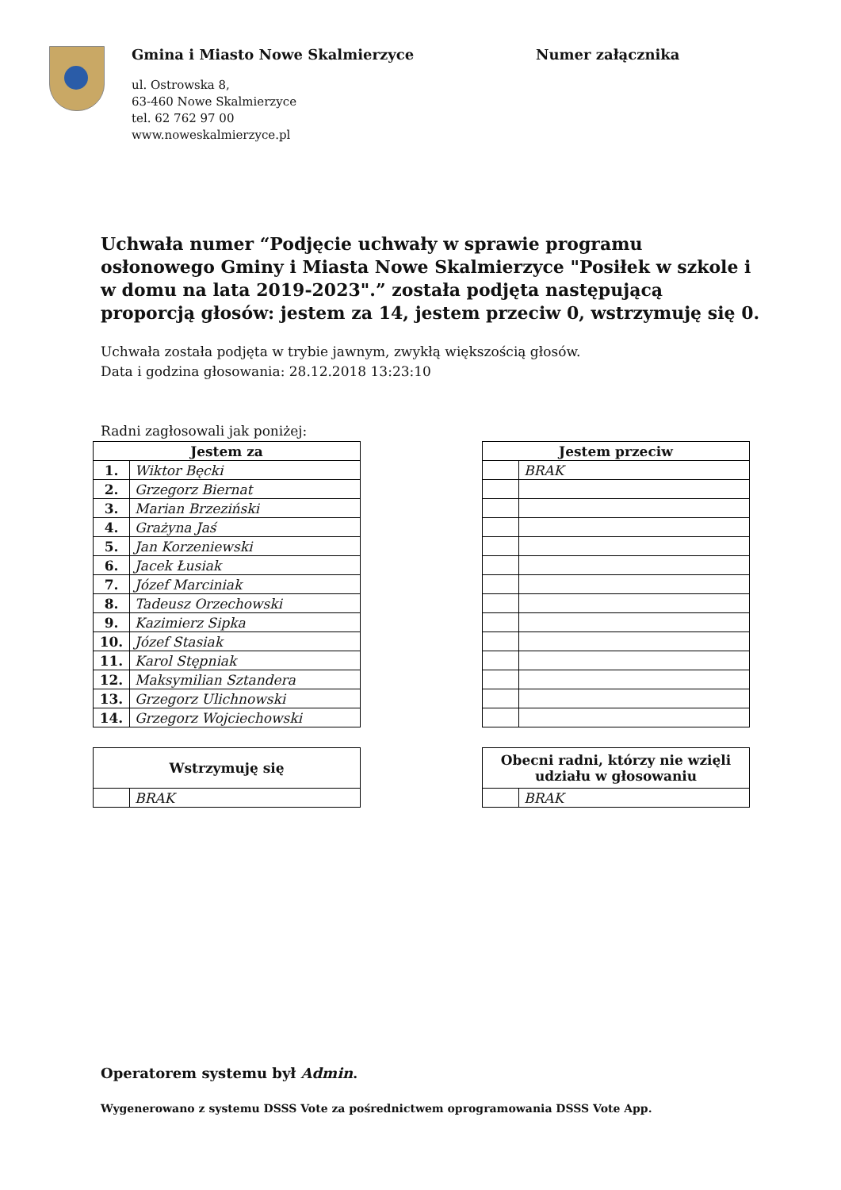Gmina i Miasto Nowe Skalmierzyce
ul. Ostrowska 8,
63-460 Nowe Skalmierzyce
tel. 62 762 97 00
www.noweskalmierzyce.pl
Numer załącznika
Uchwała numer “Podjęcie uchwały w sprawie programu osłonowego Gminy i Miasta Nowe Skalmierzyce "Posiłek w szkole i w domu na lata 2019-2023".” została podjęta następującą proporcją głosów: jestem za 14, jestem przeciw 0, wstrzymuję się 0.
Uchwała została podjęta w trybie jawnym, zwykłą większością głosów.
Data i godzina głosowania: 28.12.2018 13:23:10
Radni zagłosowali jak poniżej:
| Jestem za | |
| --- | --- |
| 1. | Wiktor Bęcki |
| 2. | Grzegorz Biernat |
| 3. | Marian Brzeziński |
| 4. | Grażyna Jaś |
| 5. | Jan Korzeniewski |
| 6. | Jacek Łusiak |
| 7. | Józef Marciniak |
| 8. | Tadeusz Orzechowski |
| 9. | Kazimierz Sipka |
| 10. | Józef Stasiak |
| 11. | Karol Stępniak |
| 12. | Maksymilian Sztandera |
| 13. | Grzegorz Ulichnowski |
| 14. | Grzegorz Wojciechowski |
| Jestem przeciw | |
| --- | --- |
| | BRAK |
| Wstrzymuję się | |
| --- | --- |
| | BRAK |
| Obecni radni, którzy nie wzięli udziału w głosowaniu | |
| --- | --- |
| | BRAK |
Operatorem systemu był Admin.
Wygenerowano z systemu DSSS Vote za pośrednictwem oprogramowania DSSS Vote App.